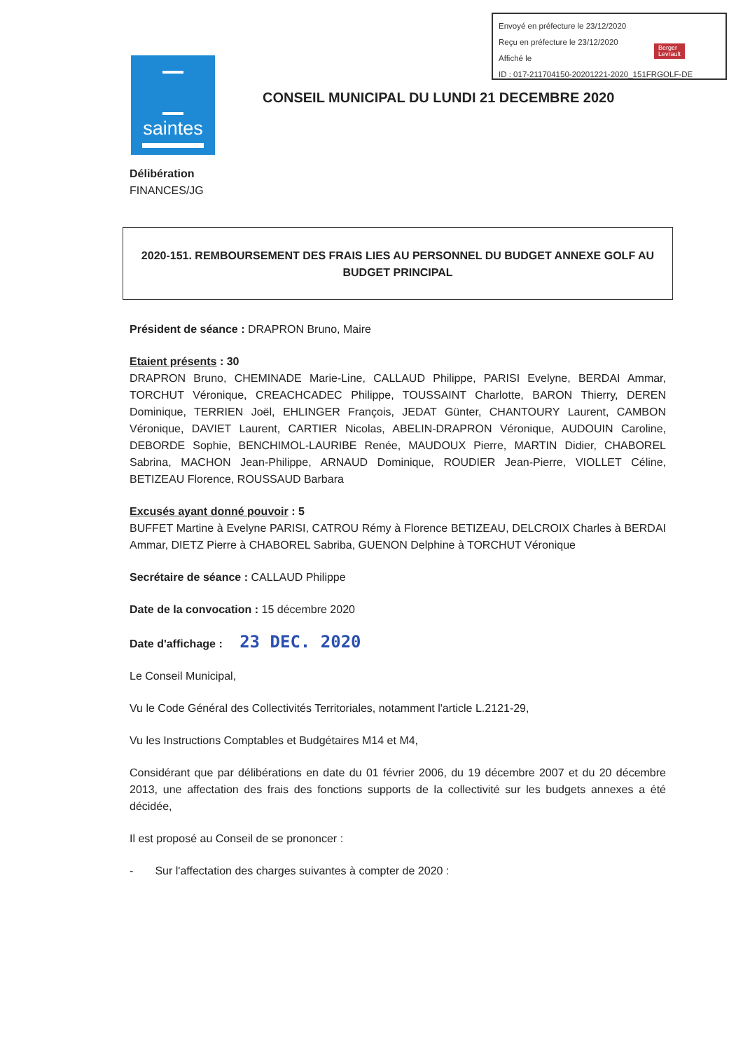Envoyé en préfecture le 23/12/2020
Reçu en préfecture le 23/12/2020
Affiché le
ID : 017-211704150-20201221-2020_151FRGOLF-DE
Berger
Levrault
saintes
CONSEIL MUNICIPAL DU LUNDI 21 DECEMBRE 2020
Délibération
FINANCES/JG
2020-151. REMBOURSEMENT DES FRAIS LIES AU PERSONNEL DU BUDGET ANNEXE GOLF AU BUDGET PRINCIPAL
Président de séance : DRAPRON Bruno, Maire
Etaient présents : 30
DRAPRON Bruno, CHEMINADE Marie-Line, CALLAUD Philippe, PARISI Evelyne, BERDAI Ammar, TORCHUT Véronique, CREACHCADEC Philippe, TOUSSAINT Charlotte, BARON Thierry, DEREN Dominique, TERRIEN Joël, EHLINGER François, JEDAT Günter, CHANTOURY Laurent, CAMBON Véronique, DAVIET Laurent, CARTIER Nicolas, ABELIN-DRAPRON Véronique, AUDOUIN Caroline, DEBORDE Sophie, BENCHIMOL-LAURIBE Renée, MAUDOUX Pierre, MARTIN Didier, CHABOREL Sabrina, MACHON Jean-Philippe, ARNAUD Dominique, ROUDIER Jean-Pierre, VIOLLET Céline, BETIZEAU Florence, ROUSSAUD Barbara
Excusés ayant donné pouvoir : 5
BUFFET Martine à Evelyne PARISI, CATROU Rémy à Florence BETIZEAU, DELCROIX Charles à BERDAI Ammar, DIETZ Pierre à CHABOREL Sabriba, GUENON Delphine à TORCHUT Véronique
Secrétaire de séance : CALLAUD Philippe
Date de la convocation : 15 décembre 2020
Date d'affichage : 23 DEC. 2020
Le Conseil Municipal,
Vu le Code Général des Collectivités Territoriales, notamment l'article L.2121-29,
Vu les Instructions Comptables et Budgétaires M14 et M4,
Considérant que par délibérations en date du 01 février 2006, du 19 décembre 2007 et du 20 décembre 2013, une affectation des frais des fonctions supports de la collectivité sur les budgets annexes a été décidée,
Il est proposé au Conseil de se prononcer :
- Sur l'affectation des charges suivantes à compter de 2020 :